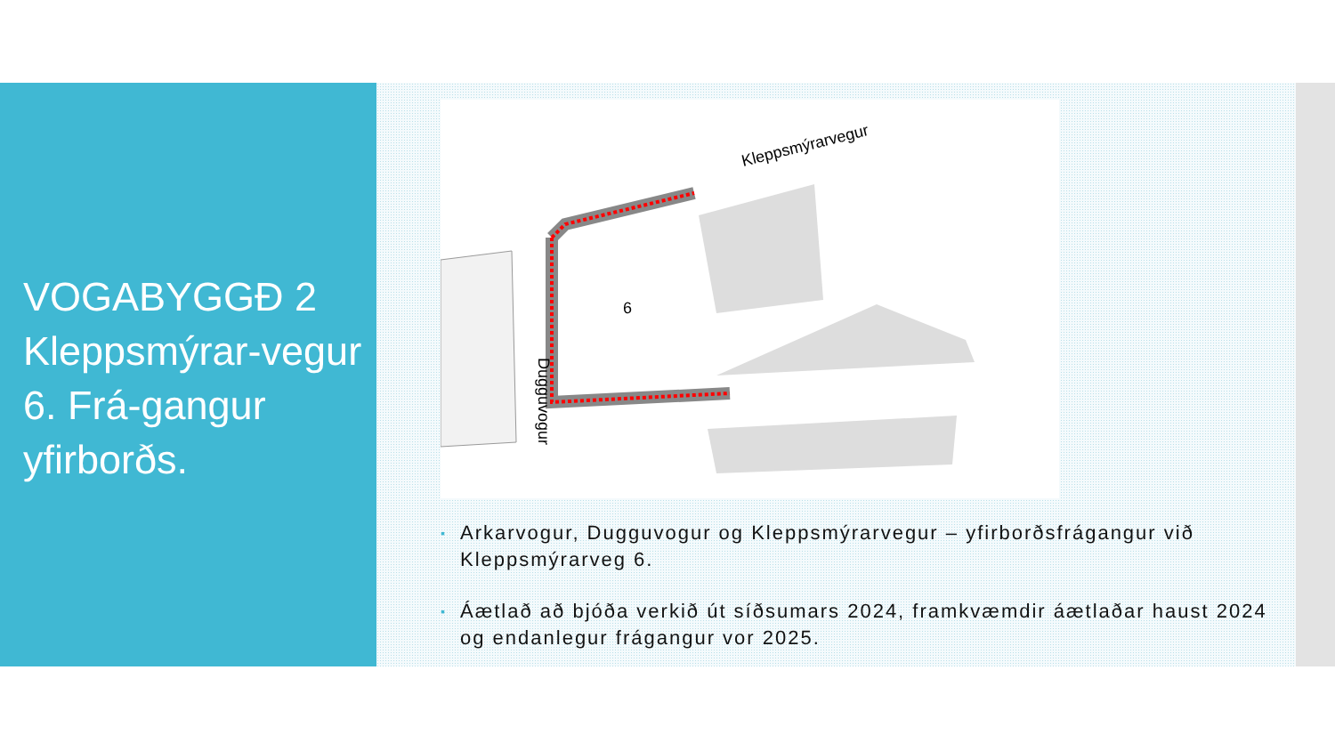VOGABYGGÐ 2 Kleppsmýrar-vegur 6. Frá-gangur yfirborðs.
6
Kleppsmýrarvegur
Dugguvogur
▪ Arkarvogur, Dugguvogur og Kleppsmýrarvegur – yfirborðsfrágangur við Kleppsmýrarveg 6.
▪ Áætlað að bjóða verkið út síðsumars 2024, framkvæmdir áætlaðar haust 2024 og endanlegur frágangur vor 2025.